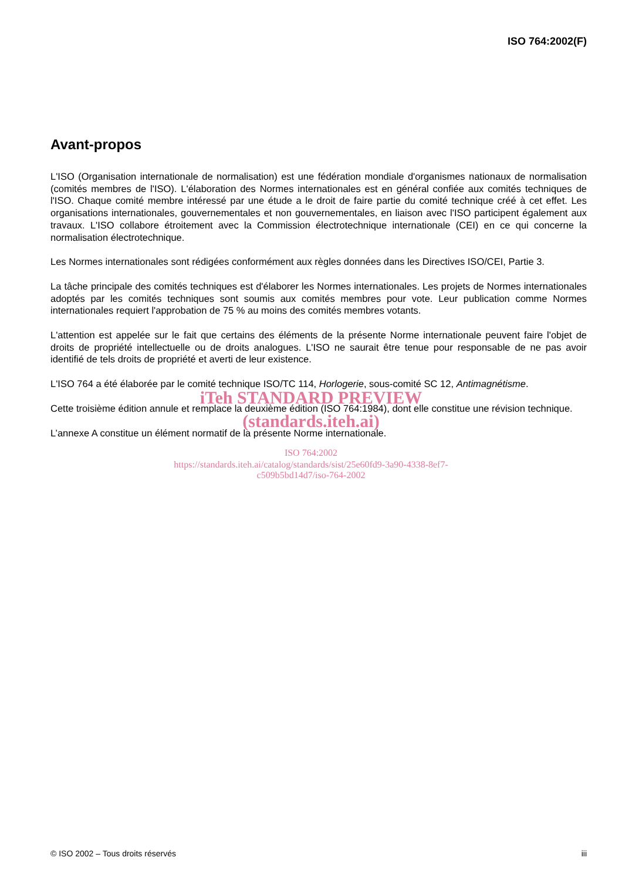ISO 764:2002(F)
Avant-propos
L'ISO (Organisation internationale de normalisation) est une fédération mondiale d'organismes nationaux de normalisation (comités membres de l'ISO). L'élaboration des Normes internationales est en général confiée aux comités techniques de l'ISO. Chaque comité membre intéressé par une étude a le droit de faire partie du comité technique créé à cet effet. Les organisations internationales, gouvernementales et non gouvernementales, en liaison avec l'ISO participent également aux travaux. L'ISO collabore étroitement avec la Commission électrotechnique internationale (CEI) en ce qui concerne la normalisation électrotechnique.
Les Normes internationales sont rédigées conformément aux règles données dans les Directives ISO/CEI, Partie 3.
La tâche principale des comités techniques est d'élaborer les Normes internationales. Les projets de Normes internationales adoptés par les comités techniques sont soumis aux comités membres pour vote. Leur publication comme Normes internationales requiert l'approbation de 75 % au moins des comités membres votants.
L'attention est appelée sur le fait que certains des éléments de la présente Norme internationale peuvent faire l'objet de droits de propriété intellectuelle ou de droits analogues. L'ISO ne saurait être tenue pour responsable de ne pas avoir identifié de tels droits de propriété et averti de leur existence.
L'ISO 764 a été élaborée par le comité technique ISO/TC 114, Horlogerie, sous-comité SC 12, Antimagnétisme.
Cette troisième édition annule et remplace la deuxième édition (ISO 764:1984), dont elle constitue une révision technique.
L’annexe A constitue un élément normatif de la présente Norme internationale.
iTeh STANDARD PREVIEW
(standards.iteh.ai)
ISO 764:2002
https://standards.iteh.ai/catalog/standards/sist/25e60fd9-3a90-4338-8ef7-
c509b5bd14d7/iso-764-2002
© ISO 2002 – Tous droits réservés iii